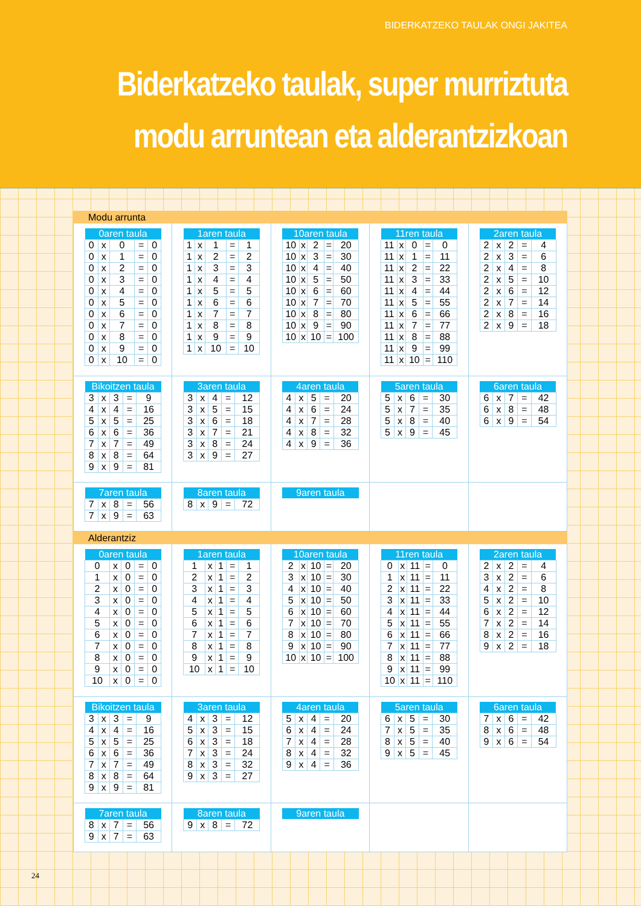BIDERKATZEKO TAULAK ONGI JAKITEA
Biderkatzeko taulak, super murriztuta modu arruntean eta alderantzizkoan
Modu arrunta
| 0aren taula | | | | |
| --- | --- | --- | --- | --- |
| 0 | x | 0 | = | 0 |
| 0 | x | 1 | = | 0 |
| 0 | x | 2 | = | 0 |
| 0 | x | 3 | = | 0 |
| 0 | x | 4 | = | 0 |
| 0 | x | 5 | = | 0 |
| 0 | x | 6 | = | 0 |
| 0 | x | 7 | = | 0 |
| 0 | x | 8 | = | 0 |
| 0 | x | 9 | = | 0 |
| 0 | x | 10 | = | 0 |
| 1aren taula | | | | |
| --- | --- | --- | --- | --- |
| 1 | x | 1 | = | 1 |
| 1 | x | 2 | = | 2 |
| 1 | x | 3 | = | 3 |
| 1 | x | 4 | = | 4 |
| 1 | x | 5 | = | 5 |
| 1 | x | 6 | = | 6 |
| 1 | x | 7 | = | 7 |
| 1 | x | 8 | = | 8 |
| 1 | x | 9 | = | 9 |
| 1 | x | 10 | = | 10 |
| 10aren taula | | | | |
| --- | --- | --- | --- | --- |
| 10 | x | 2 | = | 20 |
| 10 | x | 3 | = | 30 |
| 10 | x | 4 | = | 40 |
| 10 | x | 5 | = | 50 |
| 10 | x | 6 | = | 60 |
| 10 | x | 7 | = | 70 |
| 10 | x | 8 | = | 80 |
| 10 | x | 9 | = | 90 |
| 10 | x | 10 | = | 100 |
| 11ren taula | | | | |
| --- | --- | --- | --- | --- |
| 11 | x | 0 | = | 0 |
| 11 | x | 1 | = | 11 |
| 11 | x | 2 | = | 22 |
| 11 | x | 3 | = | 33 |
| 11 | x | 4 | = | 44 |
| 11 | x | 5 | = | 55 |
| 11 | x | 6 | = | 66 |
| 11 | x | 7 | = | 77 |
| 11 | x | 8 | = | 88 |
| 11 | x | 9 | = | 99 |
| 11 | x | 10 | = | 110 |
| 2aren taula | | | | |
| --- | --- | --- | --- | --- |
| 2 | x | 2 | = | 4 |
| 2 | x | 3 | = | 6 |
| 2 | x | 4 | = | 8 |
| 2 | x | 5 | = | 10 |
| 2 | x | 6 | = | 12 |
| 2 | x | 7 | = | 14 |
| 2 | x | 8 | = | 16 |
| 2 | x | 9 | = | 18 |
| Bikoitzen taula | | | | |
| --- | --- | --- | --- | --- |
| 3 | x | 3 | = | 9 |
| 4 | x | 4 | = | 16 |
| 5 | x | 5 | = | 25 |
| 6 | x | 6 | = | 36 |
| 7 | x | 7 | = | 49 |
| 8 | x | 8 | = | 64 |
| 9 | x | 9 | = | 81 |
| 3aren taula | | | | |
| --- | --- | --- | --- | --- |
| 3 | x | 4 | = | 12 |
| 3 | x | 5 | = | 15 |
| 3 | x | 6 | = | 18 |
| 3 | x | 7 | = | 21 |
| 3 | x | 8 | = | 24 |
| 3 | x | 9 | = | 27 |
| 4aren taula | | | | |
| --- | --- | --- | --- | --- |
| 4 | x | 5 | = | 20 |
| 4 | x | 6 | = | 24 |
| 4 | x | 7 | = | 28 |
| 4 | x | 8 | = | 32 |
| 4 | x | 9 | = | 36 |
| 5aren taula | | | | |
| --- | --- | --- | --- | --- |
| 5 | x | 6 | = | 30 |
| 5 | x | 7 | = | 35 |
| 5 | x | 8 | = | 40 |
| 5 | x | 9 | = | 45 |
| 6aren taula | | | | |
| --- | --- | --- | --- | --- |
| 6 | x | 7 | = | 42 |
| 6 | x | 8 | = | 48 |
| 6 | x | 9 | = | 54 |
| 7aren taula | | | | |
| --- | --- | --- | --- | --- |
| 7 | x | 8 | = | 56 |
| 7 | x | 9 | = | 63 |
| 8aren taula | | | | |
| --- | --- | --- | --- | --- |
| 8 | x | 9 | = | 72 |
| 9aren taula |
| --- |
Alderantziz
| 0aren taula | | | | |
| --- | --- | --- | --- | --- |
| 0 | x | 0 | = | 0 |
| 1 | x | 0 | = | 0 |
| 2 | x | 0 | = | 0 |
| 3 | x | 0 | = | 0 |
| 4 | x | 0 | = | 0 |
| 5 | x | 0 | = | 0 |
| 6 | x | 0 | = | 0 |
| 7 | x | 0 | = | 0 |
| 8 | x | 0 | = | 0 |
| 9 | x | 0 | = | 0 |
| 10 | x | 0 | = | 0 |
| 1aren taula | | | | |
| --- | --- | --- | --- | --- |
| 1 | x | 1 | = | 1 |
| 2 | x | 1 | = | 2 |
| 3 | x | 1 | = | 3 |
| 4 | x | 1 | = | 4 |
| 5 | x | 1 | = | 5 |
| 6 | x | 1 | = | 6 |
| 7 | x | 1 | = | 7 |
| 8 | x | 1 | = | 8 |
| 9 | x | 1 | = | 9 |
| 10 | x | 1 | = | 10 |
| 10aren taula | | | | |
| --- | --- | --- | --- | --- |
| 2 | x | 10 | = | 20 |
| 3 | x | 10 | = | 30 |
| 4 | x | 10 | = | 40 |
| 5 | x | 10 | = | 50 |
| 6 | x | 10 | = | 60 |
| 7 | x | 10 | = | 70 |
| 8 | x | 10 | = | 80 |
| 9 | x | 10 | = | 90 |
| 10 | x | 10 | = | 100 |
| 11ren taula | | | | |
| --- | --- | --- | --- | --- |
| 0 | x | 11 | = | 0 |
| 1 | x | 11 | = | 11 |
| 2 | x | 11 | = | 22 |
| 3 | x | 11 | = | 33 |
| 4 | x | 11 | = | 44 |
| 5 | x | 11 | = | 55 |
| 6 | x | 11 | = | 66 |
| 7 | x | 11 | = | 77 |
| 8 | x | 11 | = | 88 |
| 9 | x | 11 | = | 99 |
| 10 | x | 11 | = | 110 |
| 2aren taula | | | | |
| --- | --- | --- | --- | --- |
| 2 | x | 2 | = | 4 |
| 3 | x | 2 | = | 6 |
| 4 | x | 2 | = | 8 |
| 5 | x | 2 | = | 10 |
| 6 | x | 2 | = | 12 |
| 7 | x | 2 | = | 14 |
| 8 | x | 2 | = | 16 |
| 9 | x | 2 | = | 18 |
| Bikoitzen taula | | | | |
| --- | --- | --- | --- | --- |
| 3 | x | 3 | = | 9 |
| 4 | x | 4 | = | 16 |
| 5 | x | 5 | = | 25 |
| 6 | x | 6 | = | 36 |
| 7 | x | 7 | = | 49 |
| 8 | x | 8 | = | 64 |
| 9 | x | 9 | = | 81 |
| 3aren taula | | | | |
| --- | --- | --- | --- | --- |
| 4 | x | 3 | = | 12 |
| 5 | x | 3 | = | 15 |
| 6 | x | 3 | = | 18 |
| 7 | x | 3 | = | 24 |
| 8 | x | 3 | = | 32 |
| 9 | x | 3 | = | 27 |
| 4aren taula | | | | |
| --- | --- | --- | --- | --- |
| 5 | x | 4 | = | 20 |
| 6 | x | 4 | = | 24 |
| 7 | x | 4 | = | 28 |
| 8 | x | 4 | = | 32 |
| 9 | x | 4 | = | 36 |
| 5aren taula | | | | |
| --- | --- | --- | --- | --- |
| 6 | x | 5 | = | 30 |
| 7 | x | 5 | = | 35 |
| 8 | x | 5 | = | 40 |
| 9 | x | 5 | = | 45 |
| 6aren taula | | | | |
| --- | --- | --- | --- | --- |
| 7 | x | 6 | = | 42 |
| 8 | x | 6 | = | 48 |
| 9 | x | 6 | = | 54 |
| 7aren taula | | | | |
| --- | --- | --- | --- | --- |
| 8 | x | 7 | = | 56 |
| 9 | x | 7 | = | 63 |
| 8aren taula | | | | |
| --- | --- | --- | --- | --- |
| 9 | x | 8 | = | 72 |
| 9aren taula |
| --- |
24